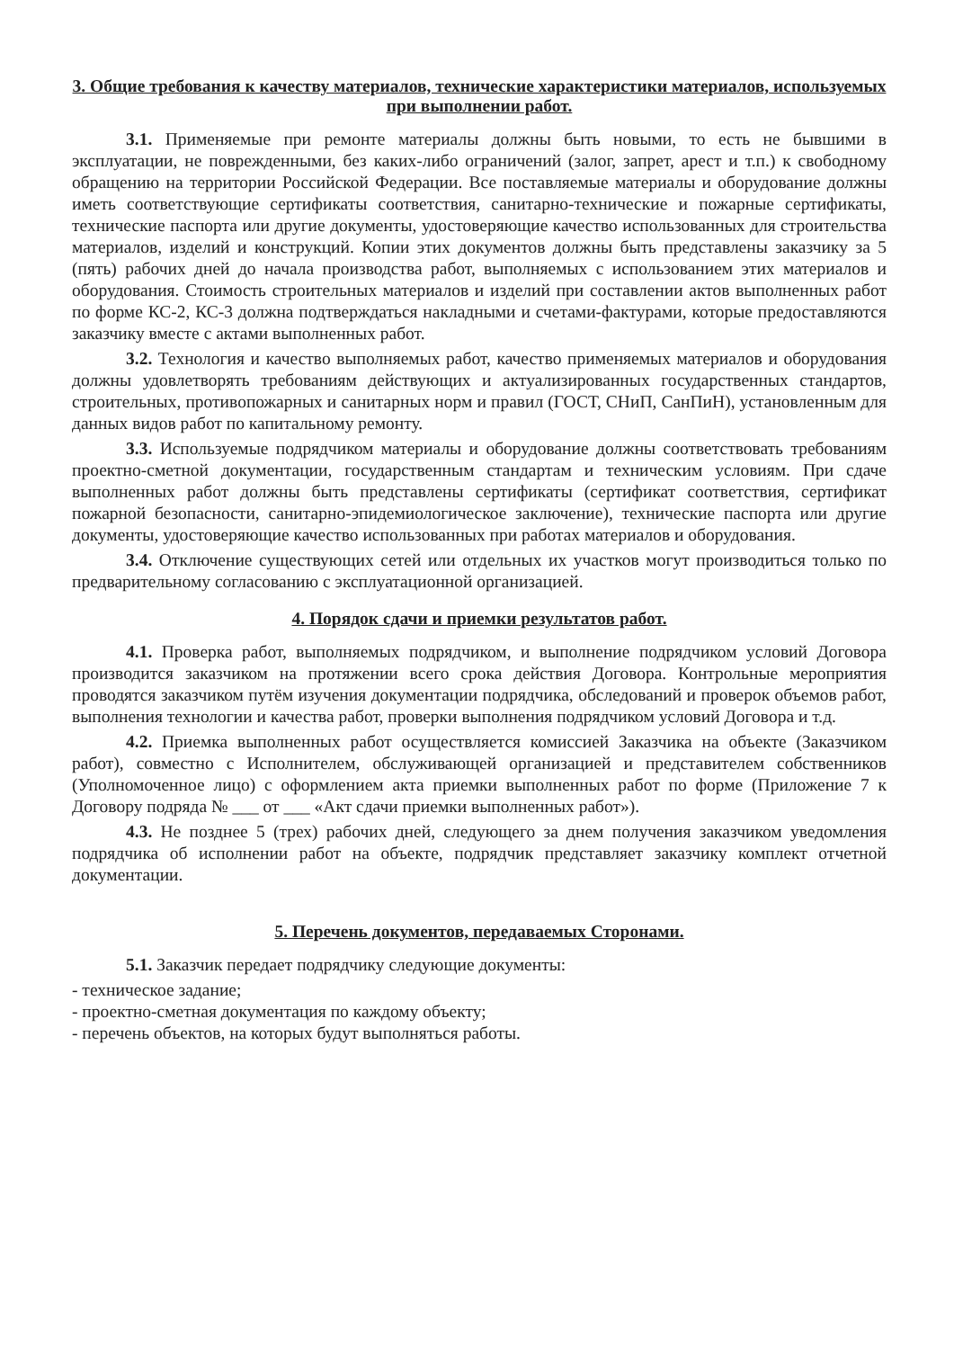3. Общие требования к качеству материалов, технические характеристики материалов, используемых при выполнении работ.
3.1. Применяемые при ремонте материалы должны быть новыми, то есть не бывшими в эксплуатации, не поврежденными, без каких-либо ограничений (залог, запрет, арест и т.п.) к свободному обращению на территории Российской Федерации. Все поставляемые материалы и оборудование должны иметь соответствующие сертификаты соответствия, санитарно-технические и пожарные сертификаты, технические паспорта или другие документы, удостоверяющие качество использованных для строительства материалов, изделий и конструкций. Копии этих документов должны быть представлены заказчику за 5 (пять) рабочих дней до начала производства работ, выполняемых с использованием этих материалов и оборудования. Стоимость строительных материалов и изделий при составлении актов выполненных работ по форме КС-2, КС-3 должна подтверждаться накладными и счетами-фактурами, которые предоставляются заказчику вместе с актами выполненных работ.
3.2. Технология и качество выполняемых работ, качество применяемых материалов и оборудования должны удовлетворять требованиям действующих и актуализированных государственных стандартов, строительных, противопожарных и санитарных норм и правил (ГОСТ, СНиП, СанПиН), установленным для данных видов работ по капитальному ремонту.
3.3. Используемые подрядчиком материалы и оборудование должны соответствовать требованиям проектно-сметной документации, государственным стандартам и техническим условиям. При сдаче выполненных работ должны быть представлены сертификаты (сертификат соответствия, сертификат пожарной безопасности, санитарно-эпидемиологическое заключение), технические паспорта или другие документы, удостоверяющие качество использованных при работах материалов и оборудования.
3.4. Отключение существующих сетей или отдельных их участков могут производиться только по предварительному согласованию с эксплуатационной организацией.
4. Порядок сдачи и приемки результатов работ.
4.1. Проверка работ, выполняемых подрядчиком, и выполнение подрядчиком условий Договора производится заказчиком на протяжении всего срока действия Договора. Контрольные мероприятия проводятся заказчиком путём изучения документации подрядчика, обследований и проверок объемов работ, выполнения технологии и качества работ, проверки выполнения подрядчиком условий Договора и т.д.
4.2. Приемка выполненных работ осуществляется комиссией Заказчика на объекте (Заказчиком работ), совместно с Исполнителем, обслуживающей организацией и представителем собственников (Уполномоченное лицо) с оформлением акта приемки выполненных работ по форме (Приложение 7 к Договору подряда № ___ от ___ «Акт сдачи приемки выполненных работ»).
4.3. Не позднее 5 (трех) рабочих дней, следующего за днем получения заказчиком уведомления подрядчика об исполнении работ на объекте, подрядчик представляет заказчику комплект отчетной документации.
5. Перечень документов, передаваемых Сторонами.
5.1. Заказчик передает подрядчику следующие документы:
- техническое задание;
- проектно-сметная документация по каждому объекту;
- перечень объектов, на которых будут выполняться работы.